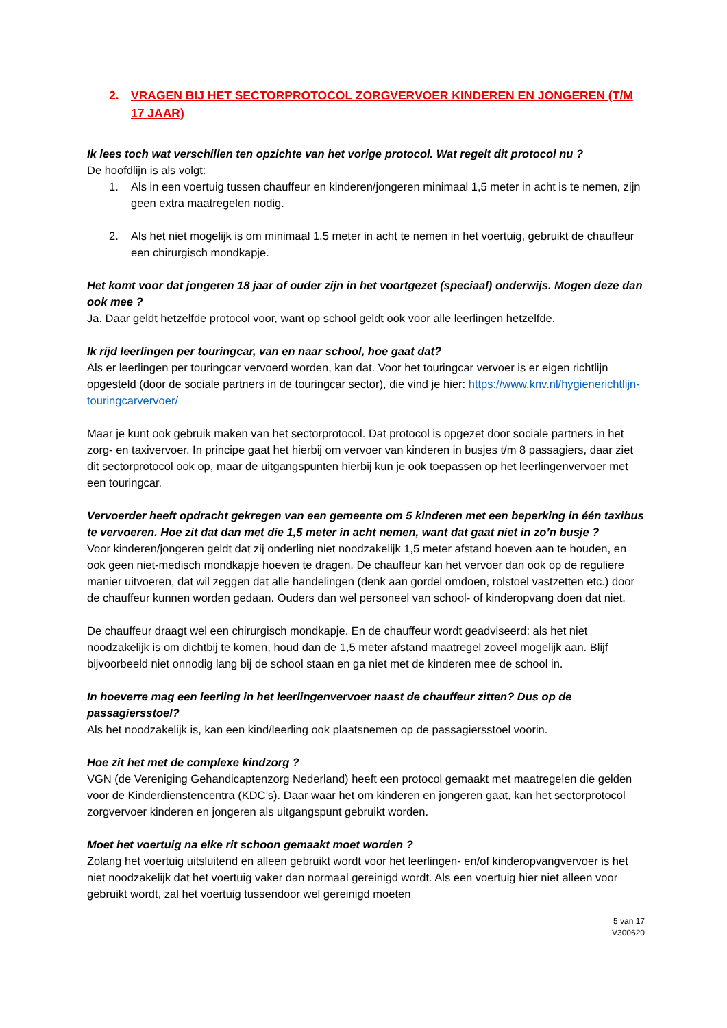2. VRAGEN BIJ HET SECTORPROTOCOL ZORGVERVOER KINDEREN EN JONGEREN (T/M 17 JAAR)
Ik lees toch wat verschillen ten opzichte van het vorige protocol. Wat regelt dit protocol nu ?
De hoofdlijn is als volgt:
1. Als in een voertuig tussen chauffeur en kinderen/jongeren minimaal 1,5 meter in acht is te nemen, zijn geen extra maatregelen nodig.
2. Als het niet mogelijk is om minimaal 1,5 meter in acht te nemen in het voertuig, gebruikt de chauffeur een chirurgisch mondkapje.
Het komt voor dat jongeren 18 jaar of ouder zijn in het voortgezet (speciaal) onderwijs. Mogen deze dan ook mee ?
Ja. Daar geldt hetzelfde protocol voor, want op school geldt ook voor alle leerlingen hetzelfde.
Ik rijd leerlingen per touringcar, van en naar school, hoe gaat dat?
Als er leerlingen per touringcar vervoerd worden, kan dat. Voor het touringcar vervoer is er eigen richtlijn opgesteld (door de sociale partners in de touringcar sector), die vind je hier: https://www.knv.nl/hygienerichtlijn-touringcarvervoer/
Maar je kunt ook gebruik maken van het sectorprotocol. Dat protocol is opgezet door sociale partners in het zorg- en taxivervoer. In principe gaat het hierbij om vervoer van kinderen in busjes t/m 8 passagiers, daar ziet dit sectorprotocol ook op, maar de uitgangspunten hierbij kun je ook toepassen op het leerlingenvervoer met een touringcar.
Vervoerder heeft opdracht gekregen van een gemeente om 5 kinderen met een beperking in één taxibus te vervoeren. Hoe zit dat dan met die 1,5 meter in acht nemen, want dat gaat niet in zo’n busje ?
Voor kinderen/jongeren geldt dat zij onderling niet noodzakelijk 1,5 meter afstand hoeven aan te houden, en ook geen niet-medisch mondkapje hoeven te dragen. De chauffeur kan het vervoer dan ook op de reguliere manier uitvoeren, dat wil zeggen dat alle handelingen (denk aan gordel omdoen, rolstoel vastzetten etc.) door de chauffeur kunnen worden gedaan. Ouders dan wel personeel van school- of kinderopvang doen dat niet.
De chauffeur draagt wel een chirurgisch mondkapje. En de chauffeur wordt geadviseerd: als het niet noodzakelijk is om dichtbij te komen, houd dan de 1,5 meter afstand maatregel zoveel mogelijk aan. Blijf bijvoorbeeld niet onnodig lang bij de school staan en ga niet met de kinderen mee de school in.
In hoeverre mag een leerling in het leerlingenvervoer naast de chauffeur zitten? Dus op de passagiersstoel?
Als het noodzakelijk is, kan een kind/leerling ook plaatsnemen op de passagiersstoel voorin.
Hoe zit het met de complexe kindzorg ?
VGN (de Vereniging Gehandicaptenzorg Nederland) heeft een protocol gemaakt met maatregelen die gelden voor de Kinderdienstencentra (KDC’s). Daar waar het om kinderen en jongeren gaat, kan het sectorprotocol zorgvervoer kinderen en jongeren als uitgangspunt gebruikt worden.
Moet het voertuig na elke rit schoon gemaakt moet worden ?
Zolang het voertuig uitsluitend en alleen gebruikt wordt voor het leerlingen- en/of kinderopvangvervoer is het niet noodzakelijk dat het voertuig vaker dan normaal gereinigd wordt. Als een voertuig hier niet alleen voor gebruikt wordt, zal het voertuig tussendoor wel gereinigd moeten
5 van 17
V300620